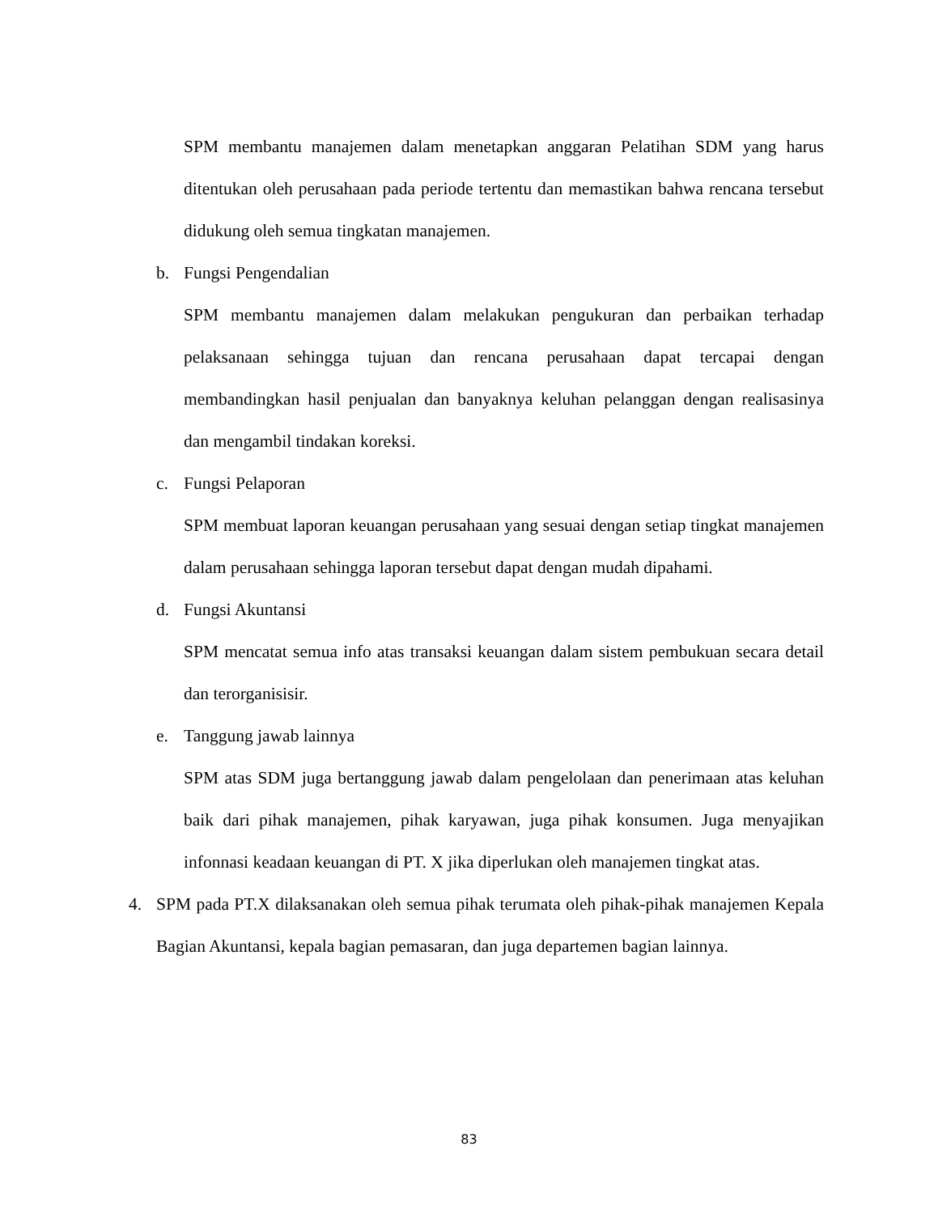SPM membantu manajemen dalam menetapkan anggaran Pelatihan SDM yang harus ditentukan oleh perusahaan pada periode tertentu dan memastikan bahwa rencana tersebut didukung oleh semua tingkatan manajemen.
b. Fungsi Pengendalian
SPM membantu manajemen dalam melakukan pengukuran dan perbaikan terhadap pelaksanaan sehingga tujuan dan rencana perusahaan dapat tercapai dengan membandingkan hasil penjualan dan banyaknya keluhan pelanggan dengan realisasinya dan mengambil tindakan koreksi.
c. Fungsi Pelaporan
SPM membuat laporan keuangan perusahaan yang sesuai dengan setiap tingkat manajemen dalam perusahaan sehingga laporan tersebut dapat dengan mudah dipahami.
d. Fungsi Akuntansi
SPM mencatat semua info atas transaksi keuangan dalam sistem pembukuan secara detail dan terorganisisir.
e. Tanggung jawab lainnya
SPM atas SDM juga bertanggung jawab dalam pengelolaan dan penerimaan atas keluhan baik dari pihak manajemen, pihak karyawan, juga pihak konsumen. Juga menyajikan infonnasi keadaan keuangan di PT. X jika diperlukan oleh manajemen tingkat atas.
4. SPM pada PT.X dilaksanakan oleh semua pihak terumata oleh pihak-pihak manajemen Kepala Bagian Akuntansi, kepala bagian pemasaran, dan juga departemen bagian lainnya.
83